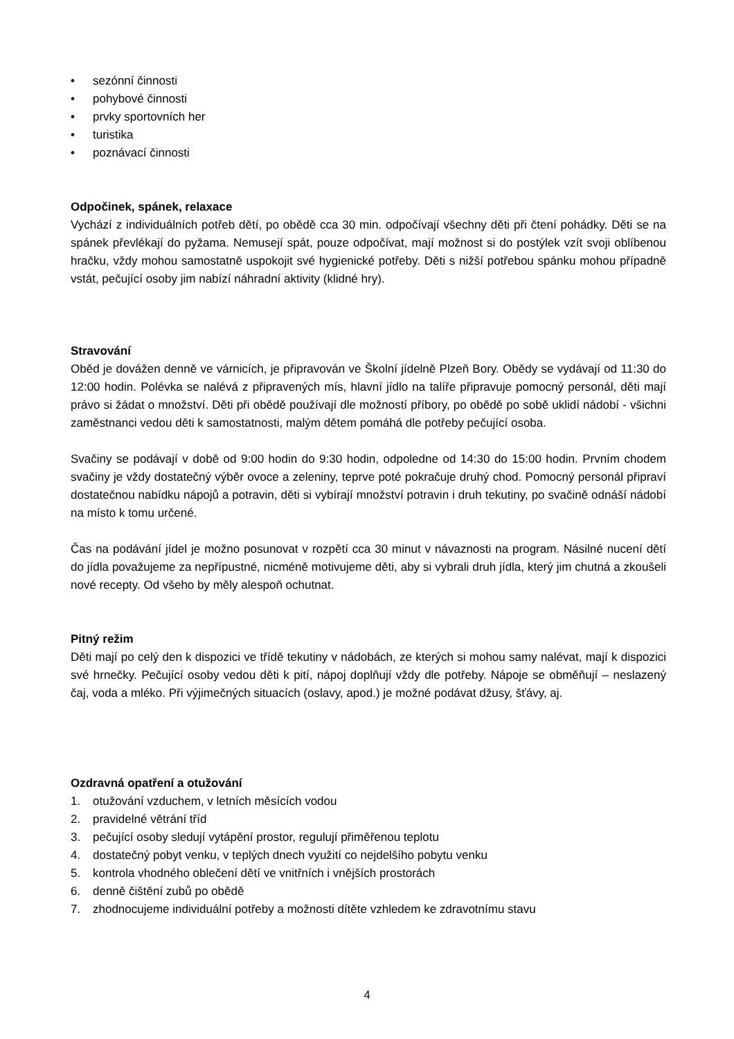• sezónní činnosti
• pohybové činnosti
• prvky sportovních her
• turistika
• poznávací činnosti
Odpočinek, spánek, relaxace
Vychází z individuálních potřeb dětí, po obědě cca 30 min. odpočívají všechny děti při čtení pohádky. Děti se na spánek převlékají do pyžama. Nemusejí spát, pouze odpočívat, mají možnost si do postýlek vzít svoji oblíbenou hračku, vždy mohou samostatně uspokojit své hygienické potřeby. Děti s nižší potřebou spánku mohou případně vstát, pečující osoby jim nabízí náhradní aktivity (klidné hry).
Stravování
Oběd je dovážen denně ve várnicích, je připravován ve Školní jídelně Plzeň Bory. Obědy se vydávají od 11:30 do 12:00 hodin. Polévka se nalévá z připravených mís, hlavní jídlo na talíře připravuje pomocný personál, děti mají právo si žádat o množství. Děti při obědě používají dle možností příbory, po obědě po sobě uklidí nádobí - všichni zaměstnanci vedou děti k samostatnosti, malým dětem pomáhá dle potřeby pečující osoba.
Svačiny se podávají v době od 9:00 hodin do 9:30 hodin, odpoledne od 14:30 do 15:00 hodin. Prvním chodem svačiny je vždy dostatečný výběr ovoce a zeleniny, teprve poté pokračuje druhý chod. Pomocný personál připraví dostatečnou nabídku nápojů a potravin, děti si vybírají množství potravin i druh tekutiny, po svačině odnáší nádobí na místo k tomu určené.
Čas na podávání jídel je možno posunovat v rozpětí cca 30 minut v návaznosti na program. Násilné nucení dětí do jídla považujeme za nepřípustné, nicméně motivujeme děti, aby si vybrali druh jídla, který jim chutná a zkoušeli nové recepty. Od všeho by měly alespoň ochutnat.
Pitný režim
Děti mají po celý den k dispozici ve třídě tekutiny v nádobách, ze kterých si mohou samy nalévat, mají k dispozici své hrnečky. Pečující osoby vedou děti k pití, nápoj doplňují vždy dle potřeby. Nápoje se obměňují – neslazený čaj, voda a mléko. Při výjimečných situacích (oslavy, apod.) je možné podávat džusy, šťávy, aj.
Ozdravná opatření a otužování
1. otužování vzduchem, v letních měsících vodou
2. pravidelné větrání tříd
3. pečující osoby sledují vytápění prostor, regulují přiměřenou teplotu
4. dostatečný pobyt venku, v teplých dnech využití co nejdelšího pobytu venku
5. kontrola vhodného oblečení dětí ve vnitřních i vnějších prostorách
6. denně čištění zubů po obědě
7. zhodnocujeme individuální potřeby a možnosti dítěte vzhledem ke zdravotnímu stavu
4